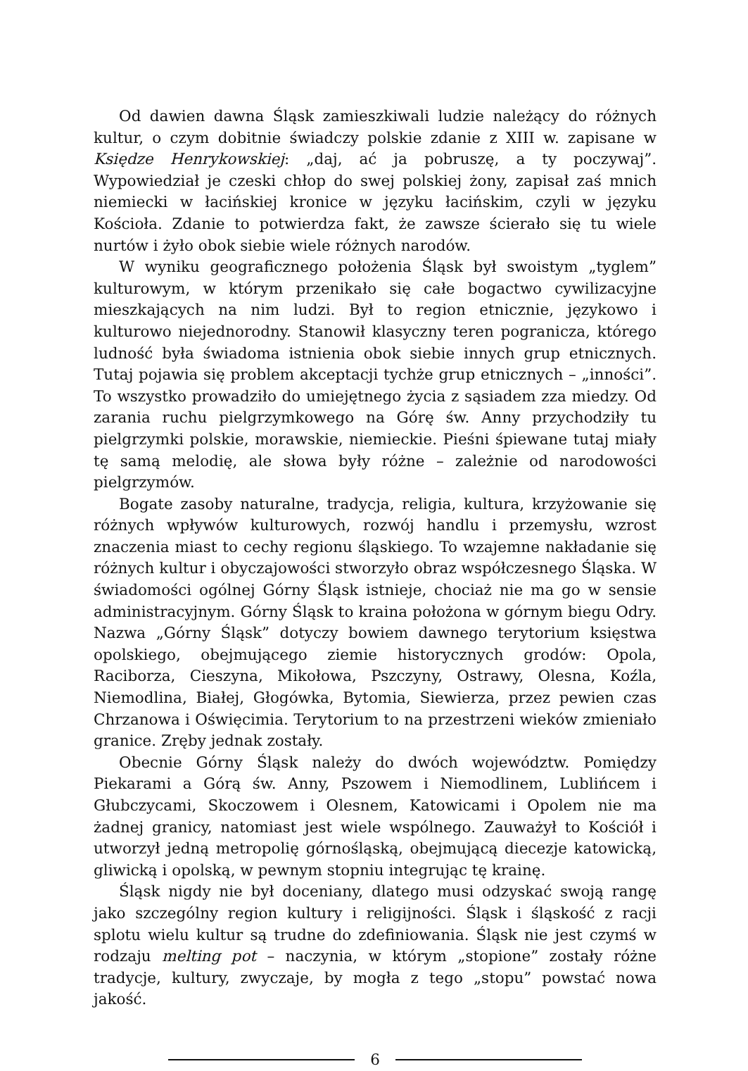Od dawien dawna Śląsk zamieszkiwali ludzie należący do różnych kultur, o czym dobitnie świadczy polskie zdanie z XIII w. zapisane w Księdze Henrykowskiej: „daj, ać ja pobruszę, a ty poczywaj”. Wypowiedział je czeski chłop do swej polskiej żony, zapisał zaś mnich niemiecki w łacińskiej kronice w języku łacińskim, czyli w języku Kościoła. Zdanie to potwierdza fakt, że zawsze ścierało się tu wiele nurtów i żyło obok siebie wiele różnych narodów.
W wyniku geograficznego położenia Śląsk był swoistym „tyglem” kulturowym, w którym przenikało się całe bogactwo cywilizacyjne mieszkających na nim ludzi. Był to region etnicznie, językowo i kulturowo niejednorodny. Stanowił klasyczny teren pogranicza, którego ludność była świadoma istnienia obok siebie innych grup etnicznych. Tutaj pojawia się problem akceptacji tychże grup etnicznych – „inności”. To wszystko prowadziło do umiejętnego życia z sąsiadem zza miedzy. Od zarania ruchu pielgrzymkowego na Górę św. Anny przychodziły tu pielgrzymki polskie, morawskie, niemieckie. Pieśni śpiewane tutaj miały tę samą melodię, ale słowa były różne – zależnie od narodowości pielgrzymów.
Bogate zasoby naturalne, tradycja, religia, kultura, krzyżowanie się różnych wpływów kulturowych, rozwój handlu i przemysłu, wzrost znaczenia miast to cechy regionu śląskiego. To wzajemne nakładanie się różnych kultur i obyczajowości stworzyło obraz współczesnego Śląska. W świadomości ogólnej Górny Śląsk istnieje, chociaż nie ma go w sensie administracyjnym. Górny Śląsk to kraina położona w górnym biegu Odry. Nazwa „Górny Śląsk” dotyczy bowiem dawnego terytorium księstwa opolskiego, obejmującego ziemie historycznych grodów: Opola, Raciborza, Cieszyna, Mikołowa, Pszczyny, Ostrawy, Olesna, Koźla, Niemodlina, Białej, Głogówka, Bytomia, Siewierza, przez pewien czas Chrzanowa i Oświęcimia. Terytorium to na przestrzeni wieków zmieniało granice. Zręby jednak zostały.
Obecnie Górny Śląsk należy do dwóch województw. Pomiędzy Piekarami a Górą św. Anny, Pszowem i Niemodlinem, Lublińcem i Głubczycami, Skoczowem i Olesnem, Katowicami i Opolem nie ma żadnej granicy, natomiast jest wiele wspólnego. Zauważył to Kościół i utworzył jedną metropolię górnośląską, obejmującą diecezje katowicką, gliwicką i opolską, w pewnym stopniu integrując tę krainę.
Śląsk nigdy nie był doceniany, dlatego musi odzyskać swoją rangę jako szczególny region kultury i religijności. Śląsk i śląskość z racji splotu wielu kultur są trudne do zdefiniowania. Śląsk nie jest czymś w rodzaju melting pot – naczynia, w którym „stopione” zostały różne tradycje, kultury, zwyczaje, by mogła z tego „stopu” powstać nowa jakość.
6